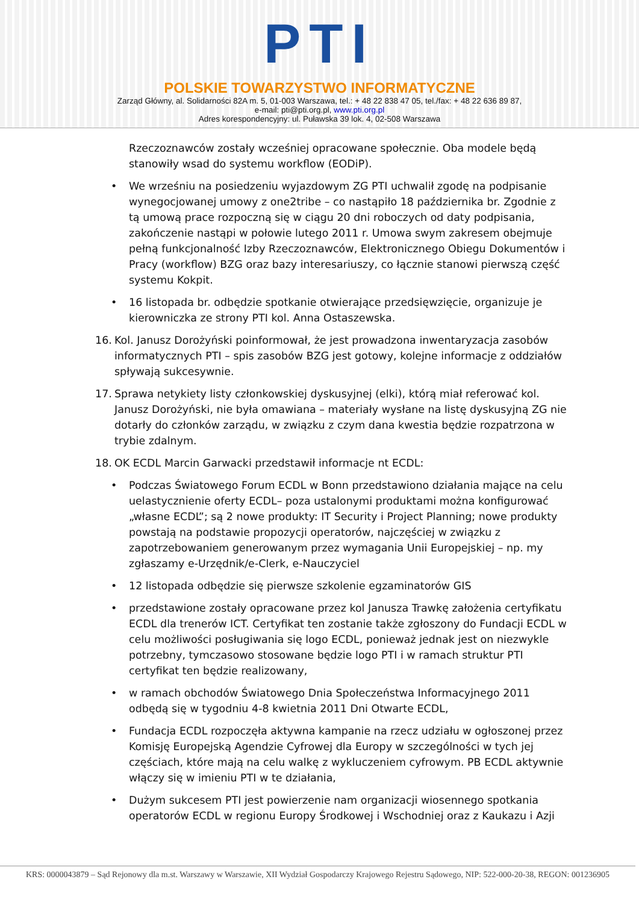PTI
POLSKIE TOWARZYSTWO INFORMATYCZNE
Zarząd Główny, al. Solidarności 82A m. 5, 01-003 Warszawa, tel.: + 48 22 838 47 05, tel./fax: + 48 22 636 89 87,
e-mail: pti@pti.org.pl, www.pti.org.pl
Adres korespondencyjny: ul. Puławska 39 lok. 4, 02-508 Warszawa
Rzeczoznawców zostały wcześniej opracowane społecznie. Oba modele będą stanowiły wsad do systemu workflow (EODiP).
• We wrześniu na posiedzeniu wyjazdowym ZG PTI uchwalił zgodę na podpisanie wynegocjowanej umowy z one2tribe – co nastąpiło 18 października br. Zgodnie z tą umową prace rozpoczną się w ciągu 20 dni roboczych od daty podpisania, zakończenie nastąpi w połowie lutego 2011 r. Umowa swym zakresem obejmuje pełną funkcjonalność Izby Rzeczoznawców, Elektronicznego Obiegu Dokumentów i Pracy (workflow) BZG oraz bazy interesariuszy, co łącznie stanowi pierwszą część systemu Kokpit.
• 16 listopada br. odbędzie spotkanie otwierające przedsięwzięcie, organizuje je kierowniczka ze strony PTI kol. Anna Ostaszewska.
16. Kol. Janusz Dorożyński poinformował, że jest prowadzona inwentaryzacja zasobów informatycznych PTI – spis zasobów BZG jest gotowy, kolejne informacje z oddziałów spływają sukcesywnie.
17. Sprawa netykiety listy członkowskiej dyskusyjnej (elki), którą miał referować kol. Janusz Dorożyński, nie była omawiana – materiały wysłane na listę dyskusyjną ZG nie dotarły do członków zarządu, w związku z czym dana kwestia będzie rozpatrzona w trybie zdalnym.
18. OK ECDL Marcin Garwacki przedstawił informacje nt ECDL:
• Podczas Światowego Forum ECDL w Bonn przedstawiono działania mające na celu uelastycznienie oferty ECDL– poza ustalonymi produktami można konfigurować „własne ECDL”; są 2 nowe produkty: IT Security i Project Planning; nowe produkty powstają na podstawie propozycji operatorów, najczęściej w związku z zapotrzebowaniem generowanym przez wymagania Unii Europejskiej – np. my zgłaszamy e-Urzędnik/e-Clerk, e-Nauczyciel
• 12 listopada odbędzie się pierwsze szkolenie egzaminatorów GIS
• przedstawione zostały opracowane przez kol Janusza Trawkę założenia certyfikatu ECDL dla trenerów ICT. Certyfikat ten zostanie także zgłoszony do Fundacji ECDL w celu możliwości posługiwania się logo ECDL, ponieważ jednak jest on niezwykle potrzebny, tymczasowo stosowane będzie logo PTI i w ramach struktur PTI certyfikat ten będzie realizowany,
• w ramach obchodów Światowego Dnia Społeczeństwa Informacyjnego 2011 odbędą się w tygodniu 4-8 kwietnia 2011 Dni Otwarte ECDL,
• Fundacja ECDL rozpoczęła aktywna kampanie na rzecz udziału w ogłoszonej przez Komisję Europejską Agendzie Cyfrowej dla Europy w szczególności w tych jej częściach, które mają na celu walkę z wykluczeniem cyfrowym. PB ECDL aktywnie włączy się w imieniu PTI w te działania,
• Dużym sukcesem PTI jest powierzenie nam organizacji wiosennego spotkania operatorów ECDL w regionu Europy Środkowej i Wschodniej oraz z Kaukazu i Azji
KRS: 0000043879 – Sąd Rejonowy dla m.st. Warszawy w Warszawie, XII Wydział Gospodarczy Krajowego Rejestru Sądowego, NIP: 522-000-20-38, REGON: 001236905